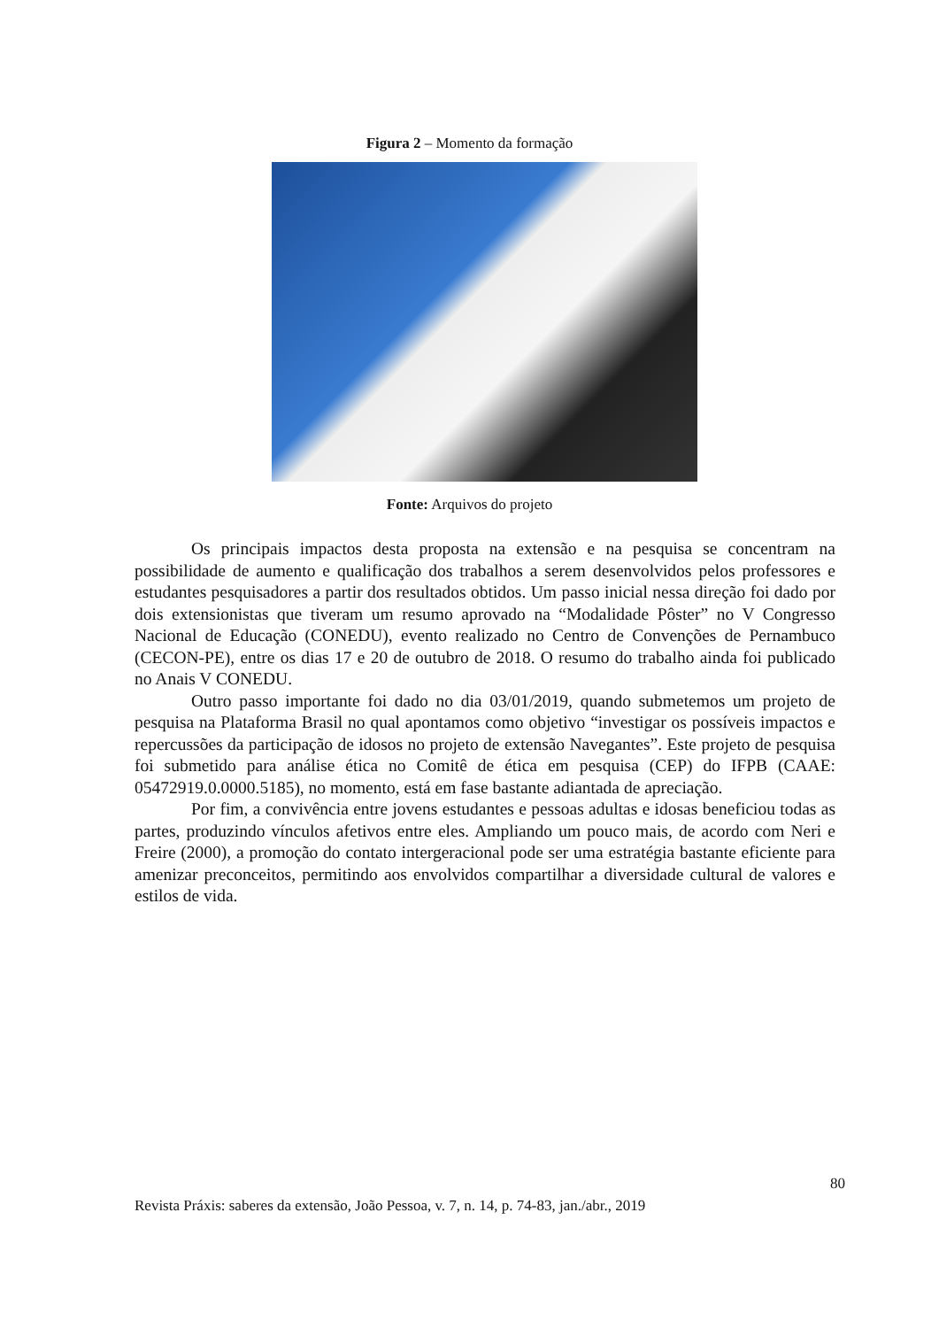Figura 2 – Momento da formação
Fonte: Arquivos do projeto
Os principais impactos desta proposta na extensão e na pesquisa se concentram na possibilidade de aumento e qualificação dos trabalhos a serem desenvolvidos pelos professores e estudantes pesquisadores a partir dos resultados obtidos. Um passo inicial nessa direção foi dado por dois extensionistas que tiveram um resumo aprovado na “Modalidade Pôster” no V Congresso Nacional de Educação (CONEDU), evento realizado no Centro de Convenções de Pernambuco (CECON-PE), entre os dias 17 e 20 de outubro de 2018. O resumo do trabalho ainda foi publicado no Anais V CONEDU.
Outro passo importante foi dado no dia 03/01/2019, quando submetemos um projeto de pesquisa na Plataforma Brasil no qual apontamos como objetivo “investigar os possíveis impactos e repercussões da participação de idosos no projeto de extensão Navegantes”. Este projeto de pesquisa foi submetido para análise ética no Comitê de ética em pesquisa (CEP) do IFPB (CAAE: 05472919.0.0000.5185), no momento, está em fase bastante adiantada de apreciação.
Por fim, a convivência entre jovens estudantes e pessoas adultas e idosas beneficiou todas as partes, produzindo vínculos afetivos entre eles. Ampliando um pouco mais, de acordo com Neri e Freire (2000), a promoção do contato intergeracional pode ser uma estratégia bastante eficiente para amenizar preconceitos, permitindo aos envolvidos compartilhar a diversidade cultural de valores e estilos de vida.
80
Revista Práxis: saberes da extensão, João Pessoa, v. 7, n. 14, p. 74-83, jan./abr., 2019